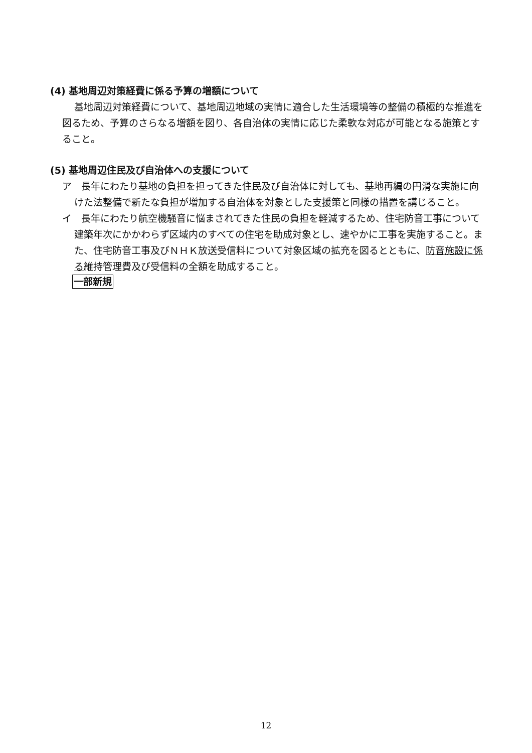(4) 基地周辺対策経費に係る予算の増額について
基地周辺対策経費について、基地周辺地域の実情に適合した生活環境等の整備の積極的な推進を図るため、予算のさらなる増額を図り、各自治体の実情に応じた柔軟な対応が可能となる施策とすること。
(5) 基地周辺住民及び自治体への支援について
ア　長年にわたり基地の負担を担ってきた住民及び自治体に対しても、基地再編の円滑な実施に向けた法整備で新たな負担が増加する自治体を対象とした支援策と同様の措置を講じること。
イ　長年にわたり航空機騒音に悩まされてきた住民の負担を軽減するため、住宅防音工事について建築年次にかかわらず区域内のすべての住宅を助成対象とし、速やかに工事を実施すること。また、住宅防音工事及びＮＨＫ放送受信料について対象区域の拡充を図るとともに、防音施設に係る維持管理費及び受信料の全額を助成すること。
一部新規
12